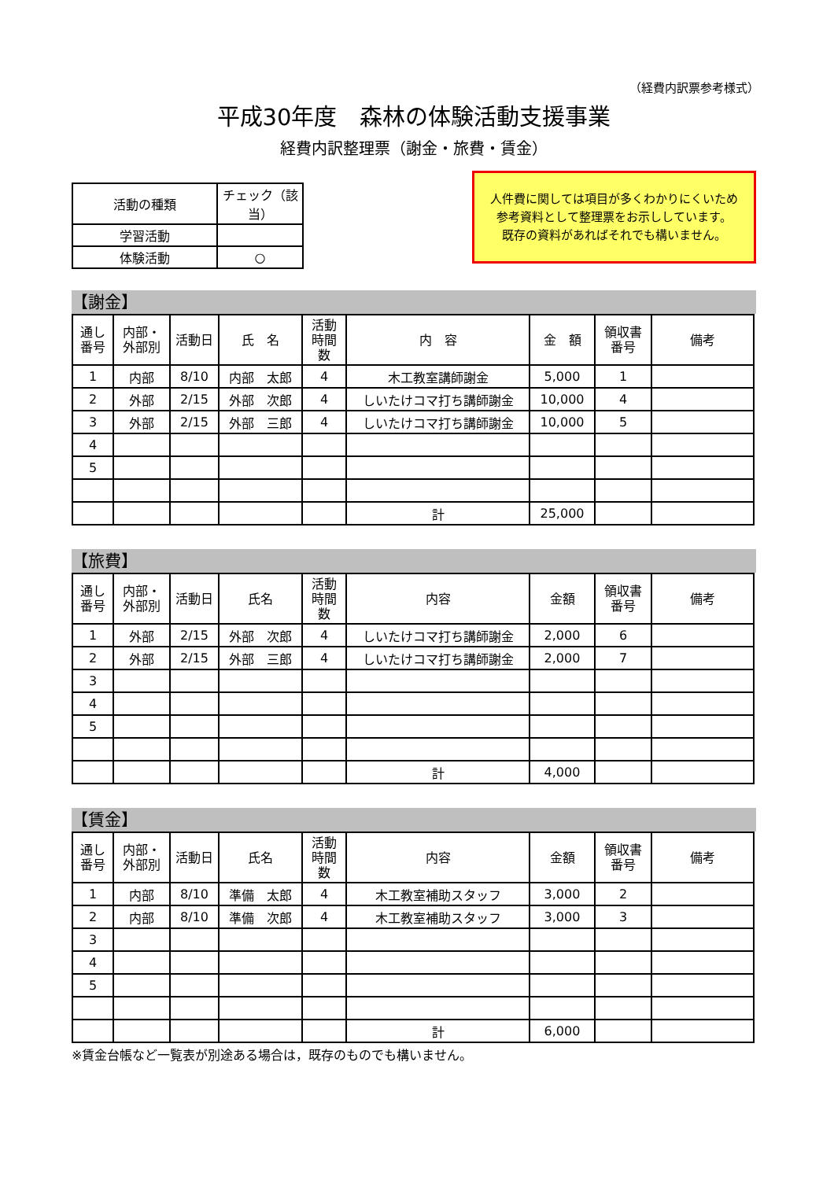（経費内訳票参考様式）
平成30年度　森林の体験活動支援事業
経費内訳整理票（謝金・旅費・賃金）
| 活動の種類 | チェック（該当） |
| 学習活動 | |
| 体験活動 | ○ |
人件費に関しては項目が多くわかりにくいため
参考資料として整理票をお示ししています。
既存の資料があればそれでも構いません。
【謝金】
| 通し 番号 | 内部・ 外部別 | 活動日 | 氏 名 | 活動 時間 数 | 内 容 | 金 額 | 領収書 番号 | 備考 |
| --- | --- | --- | --- | --- | --- | --- | --- | --- |
| 1 | 内部 | 8/10 | 内部 太郎 | 4 | 木工教室講師謝金 | 5,000 | 1 | |
| 2 | 外部 | 2/15 | 外部 次郎 | 4 | しいたけコマ打ち講師謝金 | 10,000 | 4 | |
| 3 | 外部 | 2/15 | 外部 三郎 | 4 | しいたけコマ打ち講師謝金 | 10,000 | 5 | |
| 4 | | | | | | | | |
| 5 | | | | | | | | |
| | | | | | 計 | 25,000 | | |
【旅費】
| 通し 番号 | 内部・ 外部別 | 活動日 | 氏名 | 活動 時間 数 | 内容 | 金額 | 領収書 番号 | 備考 |
| --- | --- | --- | --- | --- | --- | --- | --- | --- |
| 1 | 外部 | 2/15 | 外部 次郎 | 4 | しいたけコマ打ち講師謝金 | 2,000 | 6 | |
| 2 | 外部 | 2/15 | 外部 三郎 | 4 | しいたけコマ打ち講師謝金 | 2,000 | 7 | |
| 3 | | | | | | | | |
| 4 | | | | | | | | |
| 5 | | | | | | | | |
| | | | | | 計 | 4,000 | | |
【賃金】
| 通し 番号 | 内部・ 外部別 | 活動日 | 氏名 | 活動 時間 数 | 内容 | 金額 | 領収書 番号 | 備考 |
| --- | --- | --- | --- | --- | --- | --- | --- | --- |
| 1 | 内部 | 8/10 | 準備 太郎 | 4 | 木工教室補助スタッフ | 3,000 | 2 | |
| 2 | 内部 | 8/10 | 準備 次郎 | 4 | 木工教室補助スタッフ | 3,000 | 3 | |
| 3 | | | | | | | | |
| 4 | | | | | | | | |
| 5 | | | | | | | | |
| | | | | | 計 | 6,000 | | |
※賃金台帳など一覧表が別途ある場合は，既存のものでも構いません。